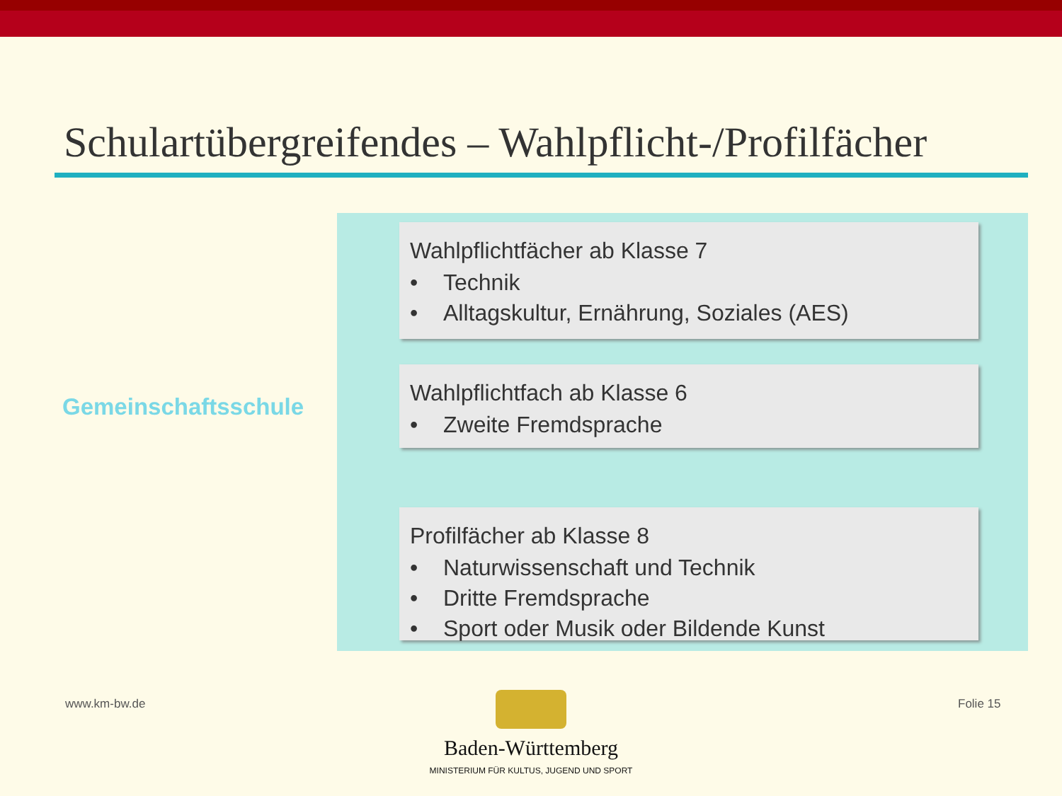Schulartübergreifendes – Wahlpflicht-/Profilfächer
Gemeinschaftsschule
Wahlpflichtfächer ab Klasse 7
• Technik
• Alltagskultur, Ernährung, Soziales (AES)
Wahlpflichtfach ab Klasse 6
• Zweite Fremdsprache
Profilfächer ab Klasse 8
• Naturwissenschaft und Technik
• Dritte Fremdsprache
• Sport oder Musik oder Bildende Kunst
www.km-bw.de Folie 15
Baden-Württemberg
MINISTERIUM FÜR KULTUS, JUGEND UND SPORT